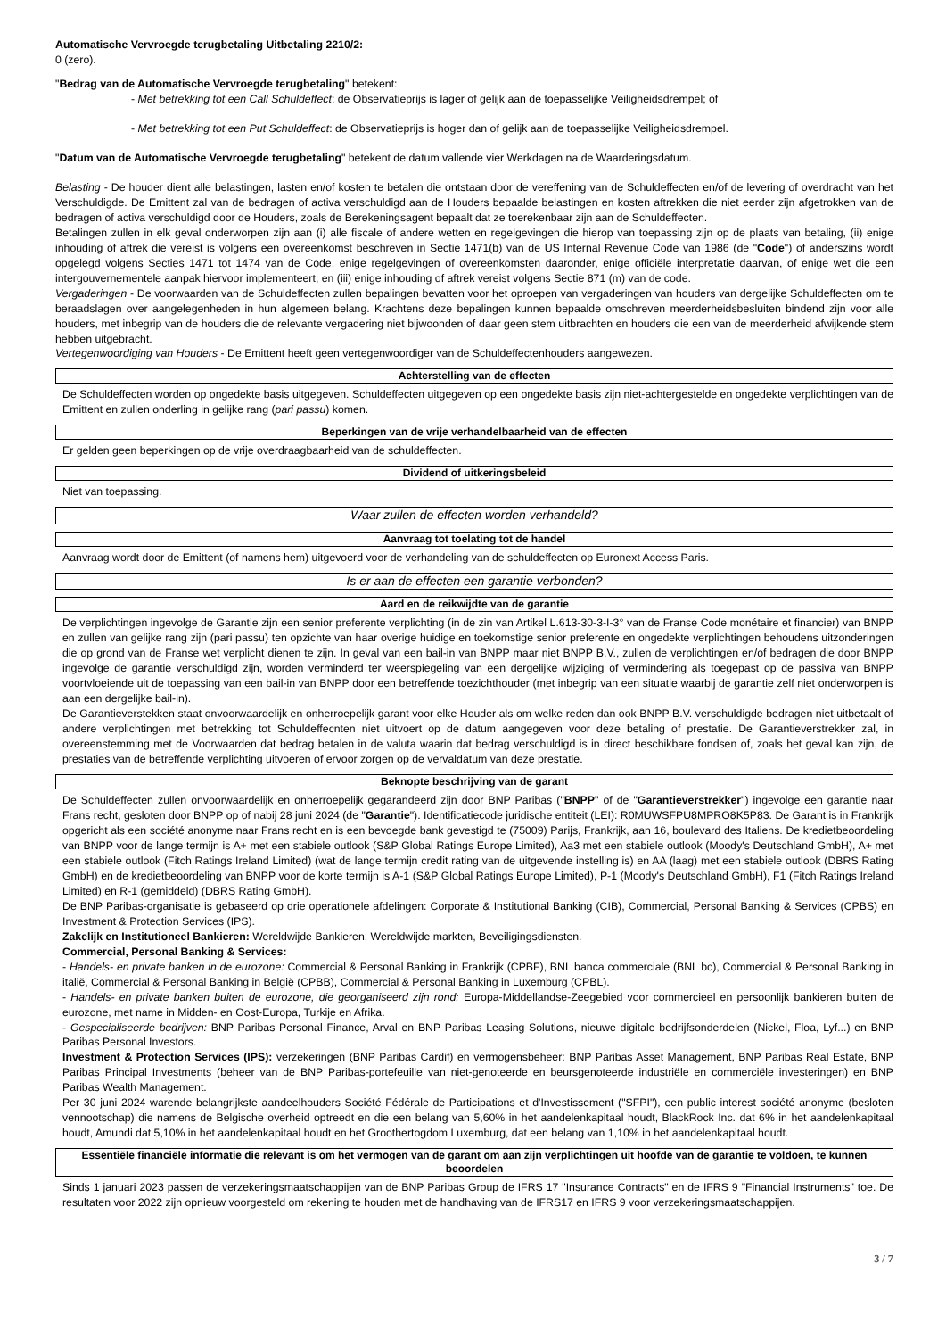Automatische Vervroegde terugbetaling Uitbetaling 2210/2:
0 (zero).
"Bedrag van de Automatische Vervroegde terugbetaling" betekent:
- Met betrekking tot een Call Schuldeffect: de Observatieprijs is lager of gelijk aan de toepasselijke Veiligheidsdrempel; of
- Met betrekking tot een Put Schuldeffect: de Observatieprijs is hoger dan of gelijk aan de toepasselijke Veiligheidsdrempel.
"Datum van de Automatische Vervroegde terugbetaling" betekent de datum vallende vier Werkdagen na de Waarderingsdatum.
Belasting - De houder dient alle belastingen, lasten en/of kosten te betalen die ontstaan door de vereffening van de Schuldeffecten en/of de levering of overdracht van het Verschuldigde. De Emittent zal van de bedragen of activa verschuldigd aan de Houders bepaalde belastingen en kosten aftrekken die niet eerder zijn afgetrokken van de bedragen of activa verschuldigd door de Houders, zoals de Berekeningsagent bepaalt dat ze toerekenbaar zijn aan de Schuldeffecten.
Betalingen zullen in elk geval onderworpen zijn aan (i) alle fiscale of andere wetten en regelgevingen die hierop van toepassing zijn op de plaats van betaling, (ii) enige inhouding of aftrek die vereist is volgens een overeenkomst beschreven in Sectie 1471(b) van de US Internal Revenue Code van 1986 (de "Code") of anderszins wordt opgelegd volgens Secties 1471 tot 1474 van de Code, enige regelgevingen of overeenkomsten daaronder, enige officiële interpretatie daarvan, of enige wet die een intergouvernementele aanpak hiervoor implementeert, en (iii) enige inhouding of aftrek vereist volgens Sectie 871 (m) van de code.
Vergaderingen - De voorwaarden van de Schuldeffecten zullen bepalingen bevatten voor het oproepen van vergaderingen van houders van dergelijke Schuldeffecten om te beraadslagen over aangelegenheden in hun algemeen belang. Krachtens deze bepalingen kunnen bepaalde omschreven meerderheidsbesluiten bindend zijn voor alle houders, met inbegrip van de houders die de relevante vergadering niet bijwoonden of daar geen stem uitbrachten en houders die een van de meerderheid afwijkende stem hebben uitgebracht.
Vertegenwoordiging van Houders - De Emittent heeft geen vertegenwoordiger van de Schuldeffectenhouders aangewezen.
Achterstelling van de effecten
De Schuldeffecten worden op ongedekte basis uitgegeven. Schuldeffecten uitgegeven op een ongedekte basis zijn niet-achtergestelde en ongedekte verplichtingen van de Emittent en zullen onderling in gelijke rang (pari passu) komen.
Beperkingen van de vrije verhandelbaarheid van de effecten
Er gelden geen beperkingen op de vrije overdraagbaarheid van de schuldeffecten.
Dividend of uitkeringsbeleid
Niet van toepassing.
Waar zullen de effecten worden verhandeld?
Aanvraag tot toelating tot de handel
Aanvraag wordt door de Emittent (of namens hem) uitgevoerd voor de verhandeling van de schuldeffecten op Euronext Access Paris.
Is er aan de effecten een garantie verbonden?
Aard en de reikwijdte van de garantie
De verplichtingen ingevolge de Garantie zijn een senior preferente verplichting (in de zin van Artikel L.613-30-3-I-3° van de Franse Code monétaire et financier) van BNPP en zullen van gelijke rang zijn (pari passu) ten opzichte van haar overige huidige en toekomstige senior preferente en ongedekte verplichtingen behoudens uitzonderingen die op grond van de Franse wet verplicht dienen te zijn. In geval van een bail-in van BNPP maar niet BNPP B.V., zullen de verplichtingen en/of bedragen die door BNPP ingevolge de garantie verschuldigd zijn, worden verminderd ter weerspiegeling van een dergelijke wijziging of vermindering als toegepast op de passiva van BNPP voortvloeiende uit de toepassing van een bail-in van BNPP door een betreffende toezichthouder (met inbegrip van een situatie waarbij de garantie zelf niet onderworpen is aan een dergelijke bail-in).
De Garantieverstekken staat onvoorwaardelijk en onherroepelijk garant voor elke Houder als om welke reden dan ook BNPP B.V. verschuldigde bedragen niet uitbetaalt of andere verplichtingen met betrekking tot Schuldeffecnten niet uitvoert op de datum aangegeven voor deze betaling of prestatie. De Garantieverstrekker zal, in overeenstemming met de Voorwaarden dat bedrag betalen in de valuta waarin dat bedrag verschuldigd is in direct beschikbare fondsen of, zoals het geval kan zijn, de prestaties van de betreffende verplichting uitvoeren of ervoor zorgen op de vervaldatum van deze prestatie.
Beknopte beschrijving van de garant
De Schuldeffecten zullen onvoorwaardelijk en onherroepelijk gegarandeerd zijn door BNP Paribas ("BNPP" of de "Garantieverstrekker") ingevolge een garantie naar Frans recht, gesloten door BNPP op of nabij 28 juni 2024 (de "Garantie"). Identificatiecode juridische entiteit (LEI): R0MUWSFPU8MPRO8K5P83. De Garant is in Frankrijk opgericht als een société anonyme naar Frans recht en is een bevoegde bank gevestigd te (75009) Parijs, Frankrijk, aan 16, boulevard des Italiens. De kredietbeoordeling van BNPP voor de lange termijn is A+ met een stabiele outlook (S&P Global Ratings Europe Limited), Aa3 met een stabiele outlook (Moody's Deutschland GmbH), A+ met een stabiele outlook (Fitch Ratings Ireland Limited) (wat de lange termijn credit rating van de uitgevende instelling is) en AA (laag) met een stabiele outlook (DBRS Rating GmbH) en de kredietbeoordeling van BNPP voor de korte termijn is A-1 (S&P Global Ratings Europe Limited), P-1 (Moody's Deutschland GmbH), F1 (Fitch Ratings Ireland Limited) en R-1 (gemiddeld) (DBRS Rating GmbH).
De BNP Paribas-organisatie is gebaseerd op drie operationele afdelingen: Corporate & Institutional Banking (CIB), Commercial, Personal Banking & Services (CPBS) en Investment & Protection Services (IPS).
Zakelijk en Institutioneel Bankieren: Wereldwijde Bankieren, Wereldwijde markten, Beveiligingsdiensten.
Commercial, Personal Banking & Services:
- Handels- en private banken in de eurozone: Commercial & Personal Banking in Frankrijk (CPBF), BNL banca commerciale (BNL bc), Commercial & Personal Banking in italië, Commercial & Personal Banking in België (CPBB), Commercial & Personal Banking in Luxemburg (CPBL).
- Handels- en private banken buiten de eurozone, die georganiseerd zijn rond: Europa-Middellandse-Zeegebied voor commercieel en persoonlijk bankieren buiten de eurozone, met name in Midden- en Oost-Europa, Turkije en Afrika.
- Gespecialiseerde bedrijven: BNP Paribas Personal Finance, Arval en BNP Paribas Leasing Solutions, nieuwe digitale bedrijfsonderdelen (Nickel, Floa, Lyf...) en BNP Paribas Personal Investors.
Investment & Protection Services (IPS): verzekeringen (BNP Paribas Cardif) en vermogensbeheer: BNP Paribas Asset Management, BNP Paribas Real Estate, BNP Paribas Principal Investments (beheer van de BNP Paribas-portefeuille van niet-genoteerde en beursgenoteerde industriële en commerciële investeringen) en BNP Paribas Wealth Management.
Per 30 juni 2024 warende belangrijkste aandeelhouders Société Fédérale de Participations et d'Investissement ("SFPI"), een public interest société anonyme (besloten vennootschap) die namens de Belgische overheid optreedt en die een belang van 5,60% in het aandelenkapitaal houdt, BlackRock Inc. dat 6% in het aandelenkapitaal houdt, Amundi dat 5,10% in het aandelenkapitaal houdt en het Groothertogdom Luxemburg, dat een belang van 1,10% in het aandelenkapitaal houdt.
Essentiële financiële informatie die relevant is om het vermogen van de garant om aan zijn verplichtingen uit hoofde van de garantie te voldoen, te kunnen beoordelen
Sinds 1 januari 2023 passen de verzekeringsmaatschappijen van de BNP Paribas Group de IFRS 17 "Insurance Contracts" en de IFRS 9 "Financial Instruments" toe. De resultaten voor 2022 zijn opnieuw voorgesteld om rekening te houden met de handhaving van de IFRS17 en IFRS 9 voor verzekeringsmaatschappijen.
3 / 7